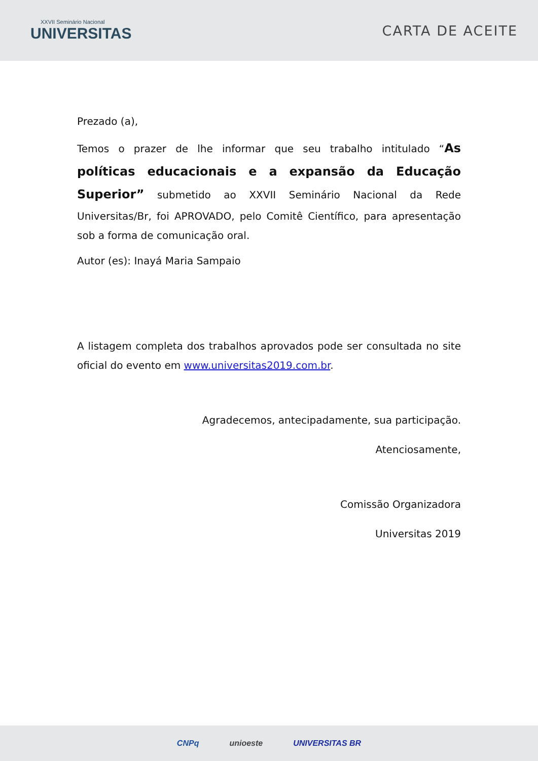XXVII Seminário Nacional
UNIVERSITAS
CARTA DE ACEITE
Prezado (a),
Temos o prazer de lhe informar que seu trabalho intitulado “As políticas educacionais e a expansão da Educação Superior” submetido ao XXVII Seminário Nacional da Rede Universitas/Br, foi APROVADO, pelo Comitê Científico, para apresentação sob a forma de comunicação oral.
Autor (es): Inayá Maria Sampaio
A listagem completa dos trabalhos aprovados pode ser consultada no site oficial do evento em www.universitas2019.com.br.
Agradecemos, antecipadamente, sua participação.
Atenciosamente,
Comissão Organizadora
Universitas 2019
CNPq unioeste UNIVERSITAS BR